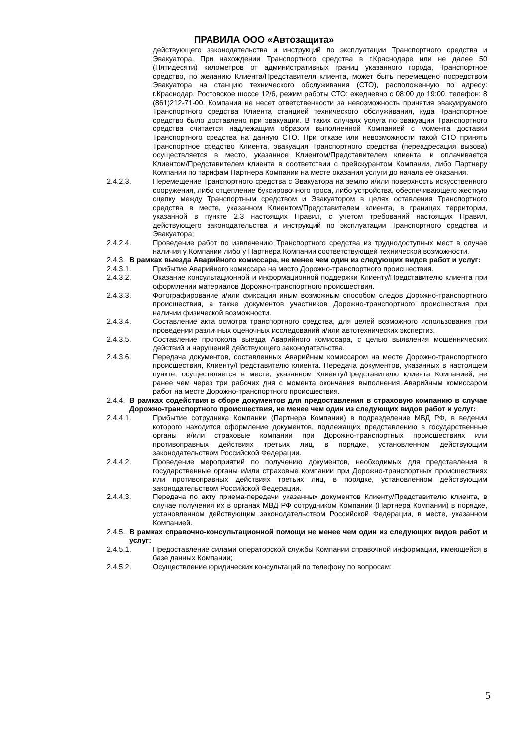ПРАВИЛА ООО «Автозащита»
действующего законодательства и инструкций по эксплуатации Транспортного средства и Эвакуатора. При нахождении Транспортного средства в г.Краснодаре или не далее 50 (Пятидесяти) километров от административных границ указанного города, Транспортное средство, по желанию Клиента/Представителя клиента, может быть перемещено посредством Эвакуатора на станцию технического обслуживания (СТО), расположенную по адресу: г.Краснодар, Ростовское шоссе 12/6, режим работы СТО: ежедневно с 08:00 до 19:00, телефон: 8 (861)212-71-00. Компания не несет ответственности за невозможность принятия эвакуируемого Транспортного средства Клиента станцией технического обслуживания, куда Транспортное средство было доставлено при эвакуации. В таких случаях услуга по эвакуации Транспортного средства считается надлежащим образом выполненной Компанией с момента доставки Транспортного средства на данную СТО. При отказе или невозможности такой СТО принять Транспортное средство Клиента, эвакуация Транспортного средства (переадресация вызова) осуществляется в место, указанное Клиентом/Представителем клиента, и оплачивается Клиентом/Представителем клиента в соответствии с прейскурантом Компании, либо Партнеру Компании по тарифам Партнера Компании на месте оказания услуги до начала её оказания.
2.4.2.3. Перемещение Транспортного средства с Эвакуатора на землю и/или поверхность искусственного сооружения, либо отцепление буксировочного троса, либо устройства, обеспечивающего жесткую сцепку между Транспортным средством и Эвакуатором в целях оставления Транспортного средства в месте, указанном Клиентом/Представителем клиента, в границах территории, указанной в пункте 2.3 настоящих Правил, с учетом требований настоящих Правил, действующего законодательства и инструкций по эксплуатации Транспортного средства и Эвакуатора;
2.4.2.4. Проведение работ по извлечению Транспортного средства из труднодоступных мест в случае наличия у Компании либо у Партнера Компании соответствующей технической возможности.
2.4.3. В рамках выезда Аварийного комиссара, не менее чем один из следующих видов работ и услуг:
2.4.3.1. Прибытие Аварийного комиссара на место Дорожно-транспортного происшествия.
2.4.3.2. Оказание консультационной и информационной поддержки Клиенту/Представителю клиента при оформлении материалов Дорожно-транспортного происшествия.
2.4.3.3. Фотографирование и/или фиксация иным возможным способом следов Дорожно-транспортного происшествия, а также документов участников Дорожно-транспортного происшествия при наличии физической возможности.
2.4.3.4. Составление акта осмотра транспортного средства, для целей возможного использования при проведении различных оценочных исследований и/или автотехнических экспертиз.
2.4.3.5. Составление протокола выезда Аварийного комиссара, с целью выявления мошеннических действий и нарушений действующего законодательства.
2.4.3.6. Передача документов, составленных Аварийным комиссаром на месте Дорожно-транспортного происшествия, Клиенту/Представителю клиента. Передача документов, указанных в настоящем пункте, осуществляется в месте, указанном Клиенту/Представителю клиента Компанией, не ранее чем через три рабочих дня с момента окончания выполнения Аварийным комиссаром работ на месте Дорожно-транспортного происшествия.
2.4.4. В рамках содействия в сборе документов для предоставления в страховую компанию в случае Дорожно-транспортного происшествия, не менее чем один из следующих видов работ и услуг:
2.4.4.1. Прибытие сотрудника Компании (Партнера Компании) в подразделение МВД РФ, в ведении которого находится оформление документов, подлежащих представлению в государственные органы и/или страховые компании при Дорожно-транспортных происшествиях или противоправных действиях третьих лиц, в порядке, установленном действующим законодательством Российской Федерации.
2.4.4.2. Проведение мероприятий по получению документов, необходимых для представления в государственные органы и/или страховые компании при Дорожно-транспортных происшествиях или противоправных действиях третьих лиц, в порядке, установленном действующим законодательством Российской Федерации.
2.4.4.3. Передача по акту приема-передачи указанных документов Клиенту/Представителю клиента, в случае получения их в органах МВД РФ сотрудником Компании (Партнера Компании) в порядке, установленном действующим законодательством Российской Федерации, в месте, указанном Компанией.
2.4.5. В рамках справочно-консультационной помощи не менее чем один из следующих видов работ и услуг:
2.4.5.1. Предоставление силами операторской службы Компании справочной информации, имеющейся в базе данных Компании;
2.4.5.2. Осуществление юридических консультаций по телефону по вопросам:
5